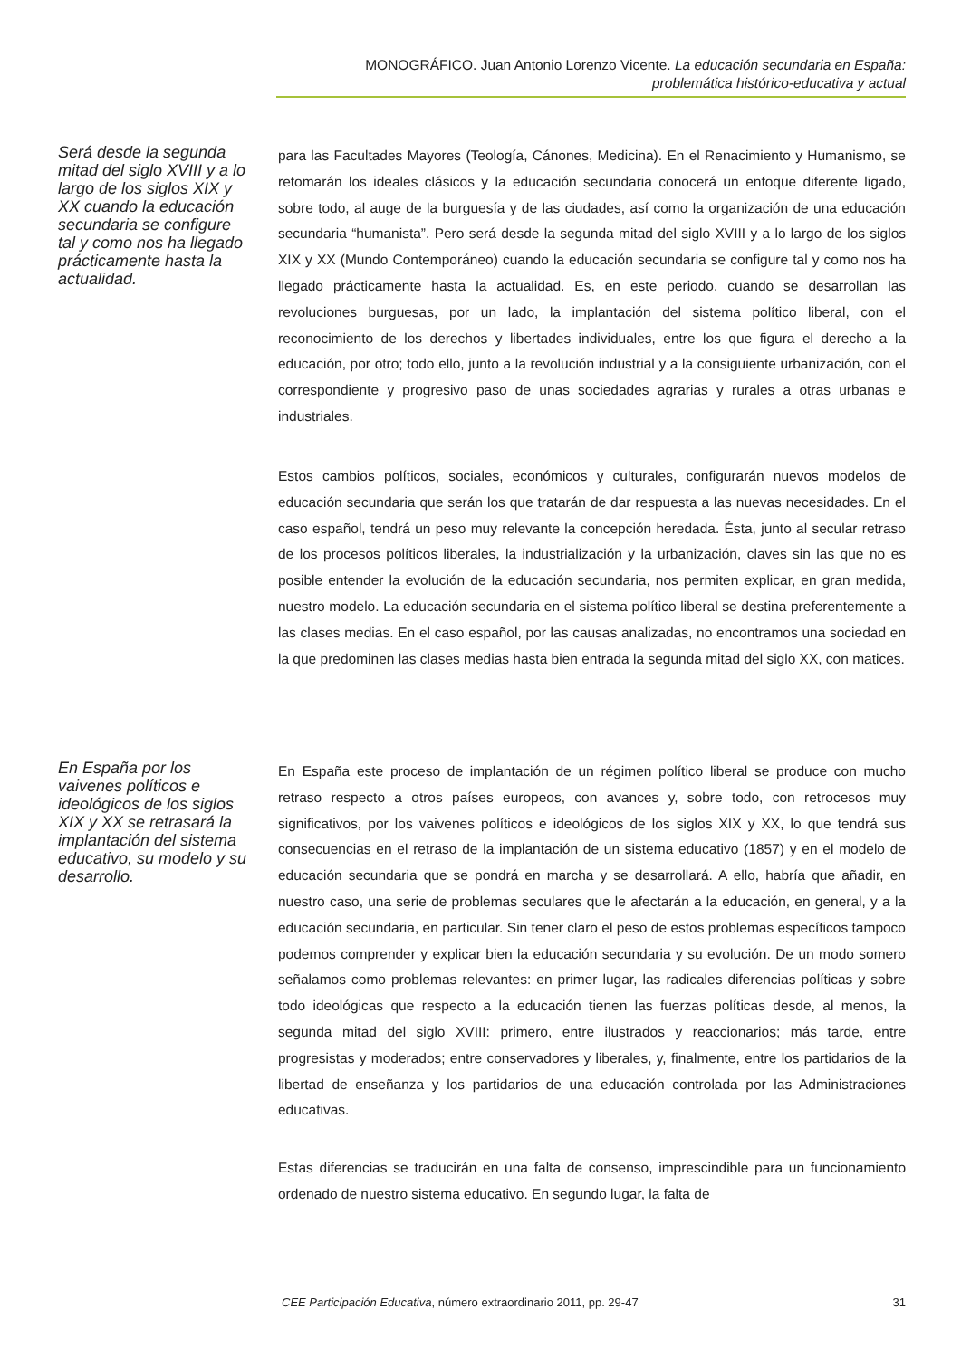MONOGRÁFICO. Juan Antonio Lorenzo Vicente. La educación secundaria en España:
problemática histórico-educativa y actual
Será desde la segunda mitad del siglo XVIII y a lo largo de los siglos XIX y XX cuando la educación secundaria se configure tal y como nos ha llegado prácticamente hasta la actualidad.
para las Facultades Mayores (Teología, Cánones, Medicina). En el Renacimiento y Humanismo, se retomarán los ideales clásicos y la educación secundaria conocerá un enfoque diferente ligado, sobre todo, al auge de la burguesía y de las ciudades, así como la organización de una educación secundaria “humanista”. Pero será desde la segunda mitad del siglo XVIII y a lo largo de los siglos XIX y XX (Mundo Contemporáneo) cuando la educación secundaria se configure tal y como nos ha llegado prácticamente hasta la actualidad. Es, en este periodo, cuando se desarrollan las revoluciones burguesas, por un lado, la implantación del sistema político liberal, con el reconocimiento de los derechos y libertades individuales, entre los que figura el derecho a la educación, por otro; todo ello, junto a la revolución industrial y a la consiguiente urbanización, con el correspondiente y progresivo paso de unas sociedades agrarias y rurales a otras urbanas e industriales.
Estos cambios políticos, sociales, económicos y culturales, configurarán nuevos modelos de educación secundaria que serán los que tratarán de dar respuesta a las nuevas necesidades. En el caso español, tendrá un peso muy relevante la concepción heredada. Ésta, junto al secular retraso de los procesos políticos liberales, la industrialización y la urbanización, claves sin las que no es posible entender la evolución de la educación secundaria, nos permiten explicar, en gran medida, nuestro modelo. La educación secundaria en el sistema político liberal se destina preferentemente a las clases medias. En el caso español, por las causas analizadas, no encontramos una sociedad en la que predominen las clases medias hasta bien entrada la segunda mitad del siglo XX, con matices.
En España por los vaivenes políticos e ideológicos de los siglos XIX y XX se retrasará la implantación del sistema educativo, su modelo y su desarrollo.
En España este proceso de implantación de un régimen político liberal se produce con mucho retraso respecto a otros países europeos, con avances y, sobre todo, con retrocesos muy significativos, por los vaivenes políticos e ideológicos de los siglos XIX y XX, lo que tendrá sus consecuencias en el retraso de la implantación de un sistema educativo (1857) y en el modelo de educación secundaria que se pondrá en marcha y se desarrollará. A ello, habría que añadir, en nuestro caso, una serie de problemas seculares que le afectarán a la educación, en general, y a la educación secundaria, en particular. Sin tener claro el peso de estos problemas específicos tampoco podemos comprender y explicar bien la educación secundaria y su evolución. De un modo somero señalamos como problemas relevantes: en primer lugar, las radicales diferencias políticas y sobre todo ideológicas que respecto a la educación tienen las fuerzas políticas desde, al menos, la segunda mitad del siglo XVIII: primero, entre ilustrados y reaccionarios; más tarde, entre progresistas y moderados; entre conservadores y liberales, y, finalmente, entre los partidarios de la libertad de enseñanza y los partidarios de una educación controlada por las Administraciones educativas.
Estas diferencias se traducirán en una falta de consenso, imprescindible para un funcionamiento ordenado de nuestro sistema educativo. En segundo lugar, la falta de
CEE Participación Educativa, número extraordinario 2011, pp. 29-47 31